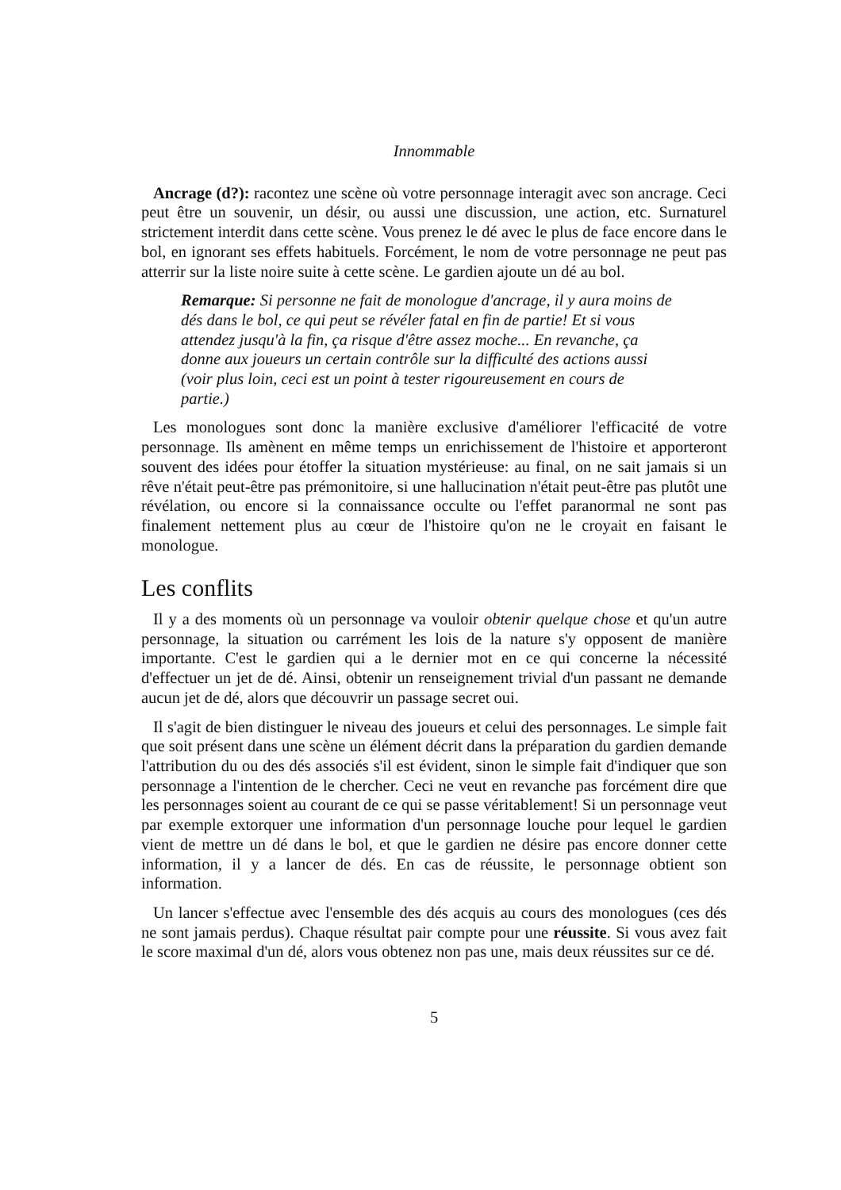Innommable
Ancrage (d?): racontez une scène où votre personnage interagit avec son ancrage. Ceci peut être un souvenir, un désir, ou aussi une discussion, une action, etc. Surnaturel strictement interdit dans cette scène. Vous prenez le dé avec le plus de face encore dans le bol, en ignorant ses effets habituels. Forcément, le nom de votre personnage ne peut pas atterrir sur la liste noire suite à cette scène. Le gardien ajoute un dé au bol.
Remarque: Si personne ne fait de monologue d'ancrage, il y aura moins de dés dans le bol, ce qui peut se révéler fatal en fin de partie! Et si vous attendez jusqu'à la fin, ça risque d'être assez moche... En revanche, ça donne aux joueurs un certain contrôle sur la difficulté des actions aussi (voir plus loin, ceci est un point à tester rigoureusement en cours de partie.)
Les monologues sont donc la manière exclusive d'améliorer l'efficacité de votre personnage. Ils amènent en même temps un enrichissement de l'histoire et apporteront souvent des idées pour étoffer la situation mystérieuse: au final, on ne sait jamais si un rêve n'était peut-être pas prémonitoire, si une hallucination n'était peut-être pas plutôt une révélation, ou encore si la connaissance occulte ou l'effet paranormal ne sont pas finalement nettement plus au cœur de l'histoire qu'on ne le croyait en faisant le monologue.
Les conflits
Il y a des moments où un personnage va vouloir obtenir quelque chose et qu'un autre personnage, la situation ou carrément les lois de la nature s'y opposent de manière importante. C'est le gardien qui a le dernier mot en ce qui concerne la nécessité d'effectuer un jet de dé. Ainsi, obtenir un renseignement trivial d'un passant ne demande aucun jet de dé, alors que découvrir un passage secret oui.
Il s'agit de bien distinguer le niveau des joueurs et celui des personnages. Le simple fait que soit présent dans une scène un élément décrit dans la préparation du gardien demande l'attribution du ou des dés associés s'il est évident, sinon le simple fait d'indiquer que son personnage a l'intention de le chercher. Ceci ne veut en revanche pas forcément dire que les personnages soient au courant de ce qui se passe véritablement! Si un personnage veut par exemple extorquer une information d'un personnage louche pour lequel le gardien vient de mettre un dé dans le bol, et que le gardien ne désire pas encore donner cette information, il y a lancer de dés. En cas de réussite, le personnage obtient son information.
Un lancer s'effectue avec l'ensemble des dés acquis au cours des monologues (ces dés ne sont jamais perdus). Chaque résultat pair compte pour une réussite. Si vous avez fait le score maximal d'un dé, alors vous obtenez non pas une, mais deux réussites sur ce dé.
5